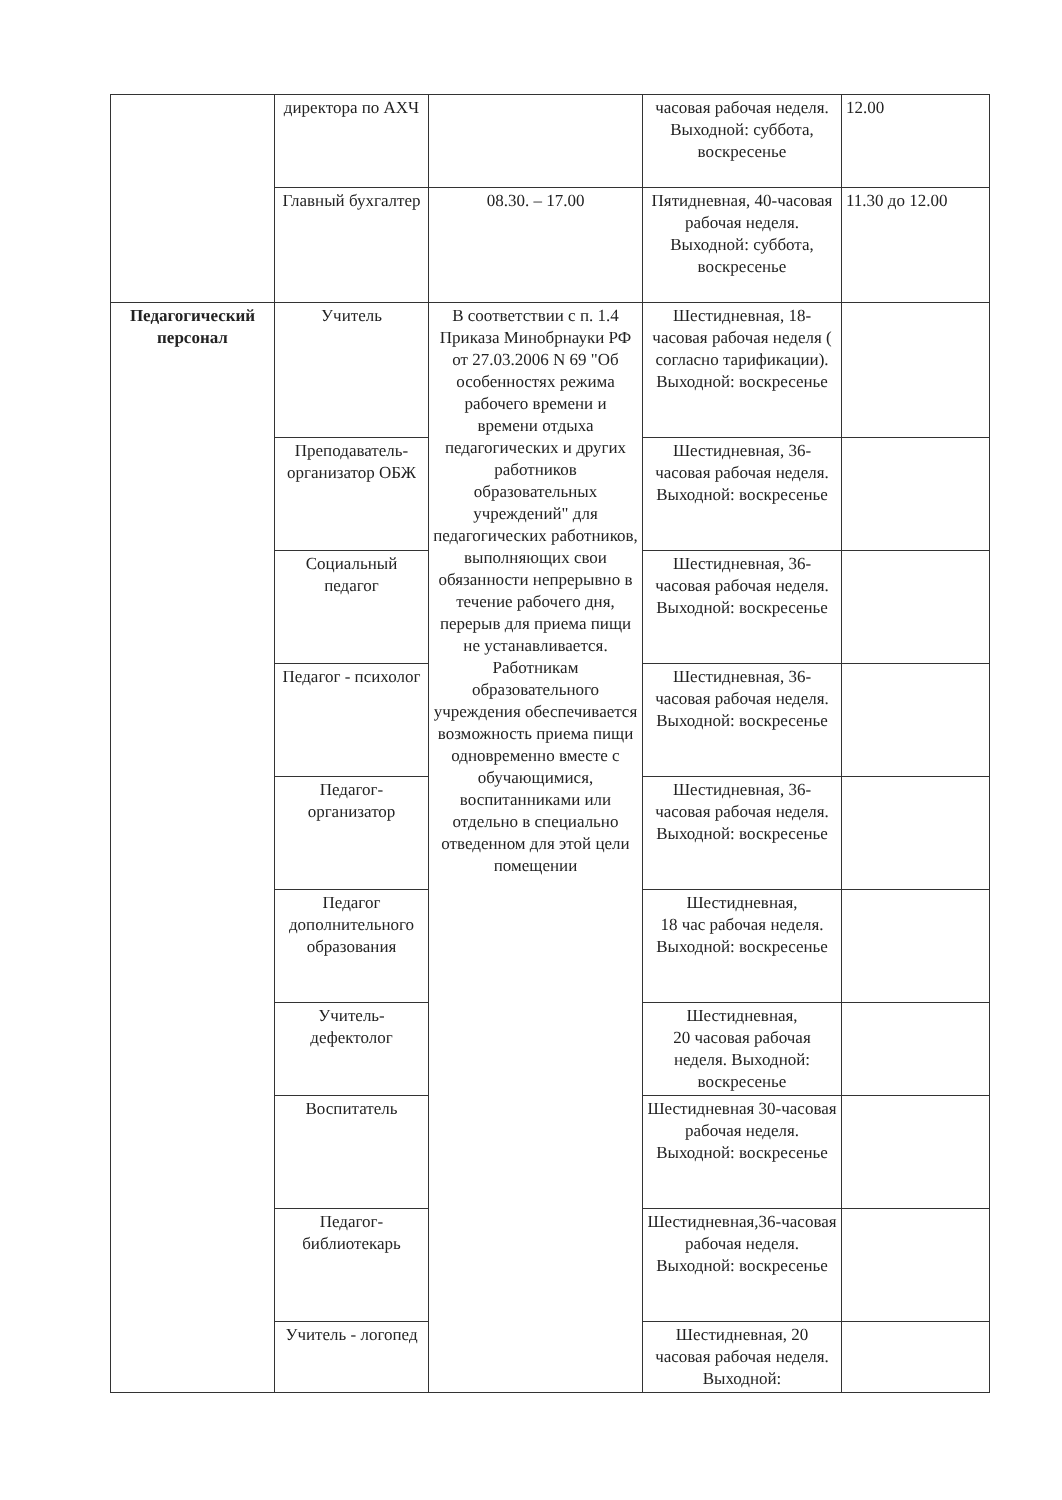| | директора по АХЧ | | часовая рабочая неделя. Выходной: суббота, воскресенье | 12.00 |
| | Главный бухгалтер | 08.30. – 17.00 | Пятидневная, 40-часовая рабочая неделя. Выходной: суббота, воскресенье | 11.30 до 12.00 |
| Педагогический персонал | Учитель | В соответствии с п. 1.4 Приказа Минобрнауки РФ от 27.03.2006 N 69 "Об особенностях режима рабочего времени и времени отдыха педагогических и других работников образовательных учреждений" для педагогических работников, выполняющих свои обязанности непрерывно в течение рабочего дня, перерыв для приема пищи не устанавливается. Работникам образовательного учреждения обеспечивается возможность приема пищи одновременно вместе с обучающимися, воспитанниками или отдельно в специально отведенном для этой цели помещении | Шестидневная, 18-часовая рабочая неделя ( согласно тарификации). Выходной: воскресенье | |
| | Преподаватель-организатор ОБЖ | | Шестидневная, 36-часовая рабочая неделя. Выходной: воскресенье | |
| | Социальный педагог | | Шестидневная, 36-часовая рабочая неделя. Выходной: воскресенье | |
| | Педагог - психолог | | Шестидневная, 36-часовая рабочая неделя. Выходной: воскресенье | |
| | Педагог-организатор | | Шестидневная, 36-часовая рабочая неделя. Выходной: воскресенье | |
| | Педагог дополнительного образования | | Шестидневная, 18 час рабочая неделя. Выходной: воскресенье | |
| | Учитель-дефектолог | | Шестидневная, 20 часовая рабочая неделя. Выходной: воскресенье | |
| | Воспитатель | | Шестидневная 30-часовая рабочая неделя. Выходной: воскресенье | |
| | Педагог-библиотекарь | | Шестидневная,36-часовая рабочая неделя. Выходной: воскресенье | |
| | Учитель - логопед | | Шестидневная, 20 часовая рабочая неделя. Выходной: | |